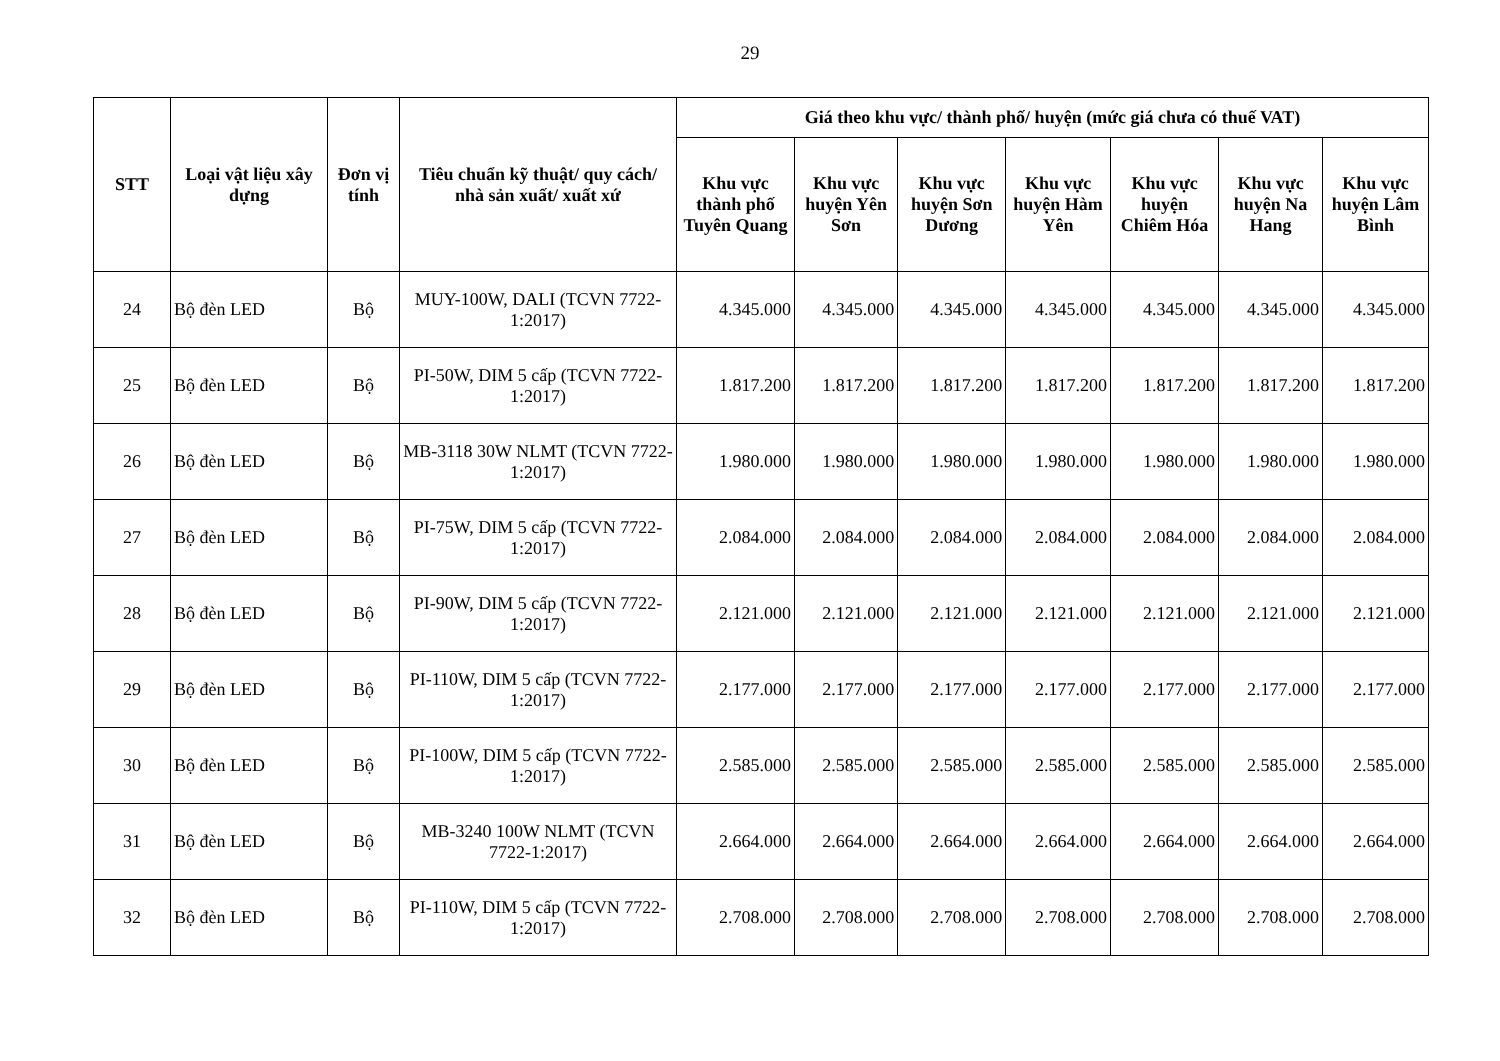29
| STT | Loại vật liệu xây dựng | Đơn vị tính | Tiêu chuẩn kỹ thuật/ quy cách/ nhà sản xuất/ xuất xứ | Giá theo khu vực/ thành phố/ huyện (mức giá chưa có thuế VAT) | | | | | | |
| --- | --- | --- | --- | --- | --- | --- | --- | --- | --- | --- |
| | | | | Khu vực thành phố Tuyên Quang | Khu vực huyện Yên Sơn | Khu vực huyện Sơn Dương | Khu vực huyện Hàm Yên | Khu vực huyện Chiêm Hóa | Khu vực huyện Na Hang | Khu vực huyện Lâm Bình |
| 24 | Bộ đèn LED | Bộ | MUY-100W, DALI (TCVN 7722-1:2017) | 4.345.000 | 4.345.000 | 4.345.000 | 4.345.000 | 4.345.000 | 4.345.000 | 4.345.000 |
| 25 | Bộ đèn LED | Bộ | PI-50W, DIM 5 cấp (TCVN 7722-1:2017) | 1.817.200 | 1.817.200 | 1.817.200 | 1.817.200 | 1.817.200 | 1.817.200 | 1.817.200 |
| 26 | Bộ đèn LED | Bộ | MB-3118 30W NLMT (TCVN 7722-1:2017) | 1.980.000 | 1.980.000 | 1.980.000 | 1.980.000 | 1.980.000 | 1.980.000 | 1.980.000 |
| 27 | Bộ đèn LED | Bộ | PI-75W, DIM 5 cấp (TCVN 7722-1:2017) | 2.084.000 | 2.084.000 | 2.084.000 | 2.084.000 | 2.084.000 | 2.084.000 | 2.084.000 |
| 28 | Bộ đèn LED | Bộ | PI-90W, DIM 5 cấp (TCVN 7722-1:2017) | 2.121.000 | 2.121.000 | 2.121.000 | 2.121.000 | 2.121.000 | 2.121.000 | 2.121.000 |
| 29 | Bộ đèn LED | Bộ | PI-110W, DIM 5 cấp (TCVN 7722-1:2017) | 2.177.000 | 2.177.000 | 2.177.000 | 2.177.000 | 2.177.000 | 2.177.000 | 2.177.000 |
| 30 | Bộ đèn LED | Bộ | PI-100W, DIM 5 cấp (TCVN 7722-1:2017) | 2.585.000 | 2.585.000 | 2.585.000 | 2.585.000 | 2.585.000 | 2.585.000 | 2.585.000 |
| 31 | Bộ đèn LED | Bộ | MB-3240 100W NLMT (TCVN 7722-1:2017) | 2.664.000 | 2.664.000 | 2.664.000 | 2.664.000 | 2.664.000 | 2.664.000 | 2.664.000 |
| 32 | Bộ đèn LED | Bộ | PI-110W, DIM 5 cấp (TCVN 7722-1:2017) | 2.708.000 | 2.708.000 | 2.708.000 | 2.708.000 | 2.708.000 | 2.708.000 | 2.708.000 |